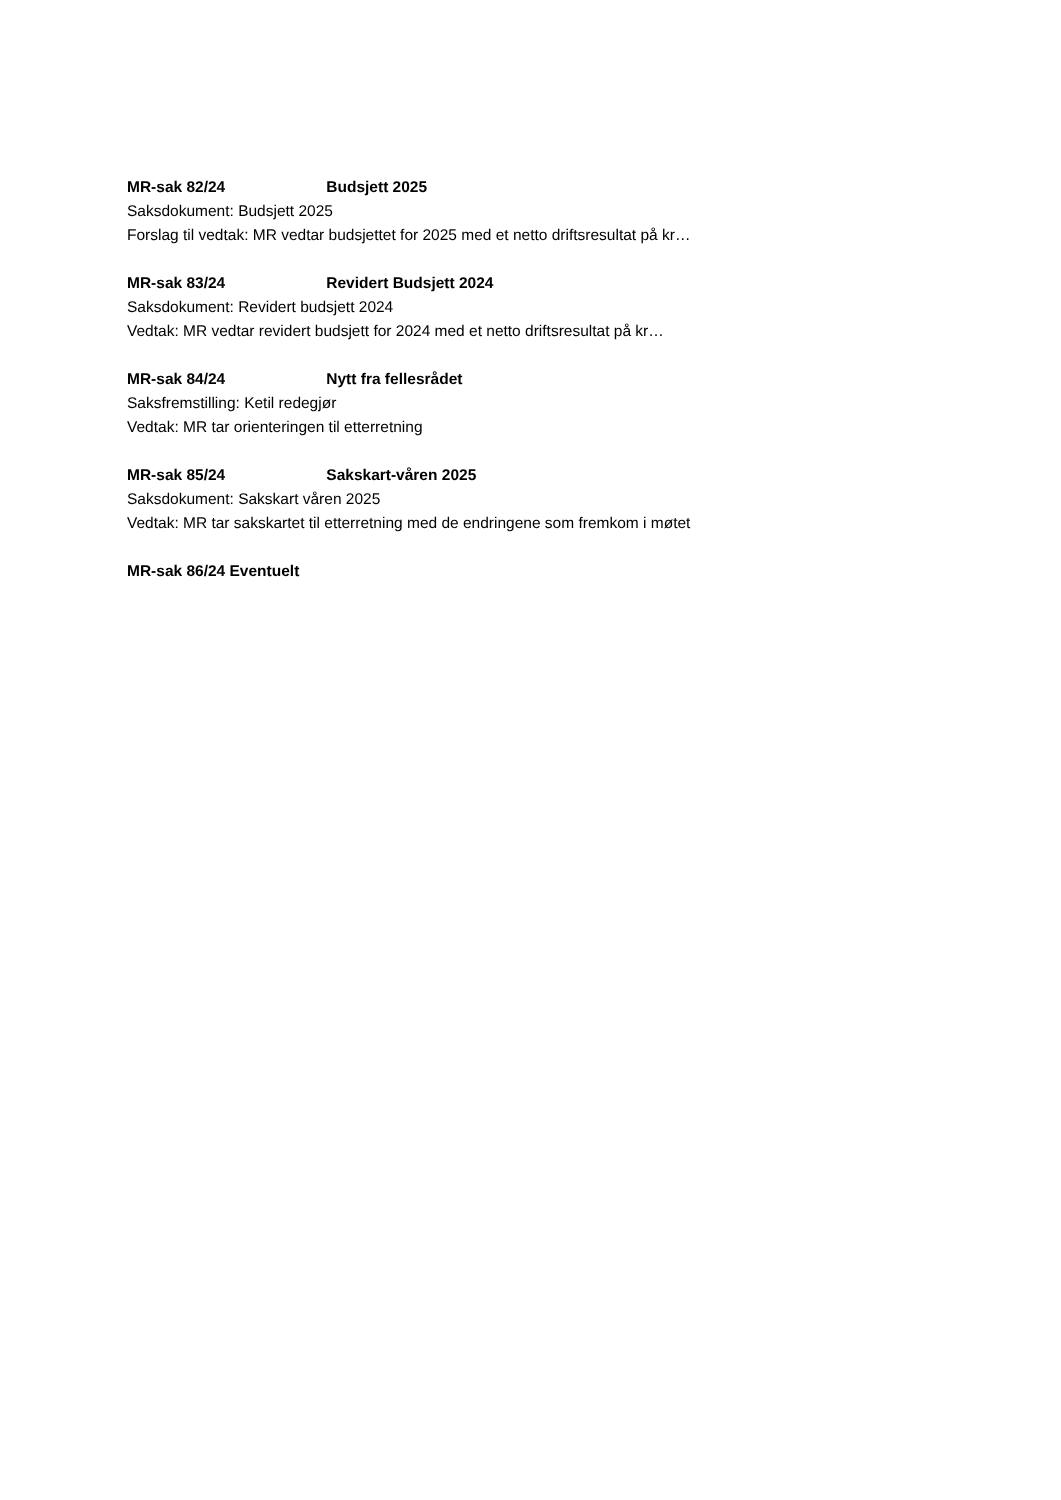MR-sak 82/24 Budsjett 2025
Saksdokument: Budsjett 2025
Forslag til vedtak: MR vedtar budsjettet for 2025 med et netto driftsresultat på kr…
MR-sak 83/24 Revidert Budsjett 2024
Saksdokument: Revidert budsjett 2024
Vedtak: MR vedtar revidert budsjett for 2024 med et netto driftsresultat på kr…
MR-sak 84/24 Nytt fra fellesrådet
Saksfremstilling: Ketil redegjør
Vedtak: MR tar orienteringen til etterretning
MR-sak 85/24 Sakskart-våren 2025
Saksdokument: Sakskart våren 2025
Vedtak: MR tar sakskartet til etterretning med de endringene som fremkom i møtet
MR-sak 86/24 Eventuelt